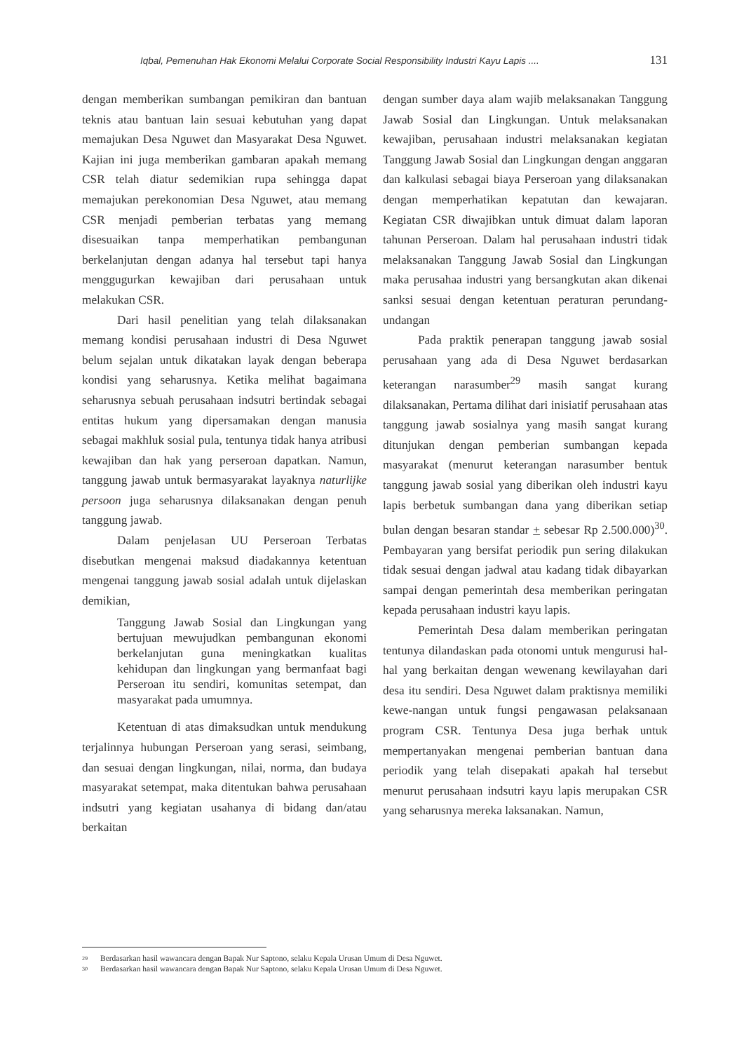Iqbal, Pemenuhan Hak Ekonomi Melalui Corporate Social Responsibility Industri Kayu Lapis .... 131
dengan memberikan sumbangan pemikiran dan bantuan teknis atau bantuan lain sesuai kebutuhan yang dapat memajukan Desa Nguwet dan Masyarakat Desa Nguwet. Kajian ini juga memberikan gambaran apakah memang CSR telah diatur sedemikian rupa sehingga dapat memajukan perekonomian Desa Nguwet, atau memang CSR menjadi pemberian terbatas yang memang disesuaikan tanpa memperhatikan pembangunan berkelanjutan dengan adanya hal tersebut tapi hanya menggugurkan kewajiban dari perusahaan untuk melakukan CSR.
Dari hasil penelitian yang telah dilaksanakan memang kondisi perusahaan industri di Desa Nguwet belum sejalan untuk dikatakan layak dengan beberapa kondisi yang seharusnya. Ketika melihat bagaimana seharusnya sebuah perusahaan indsutri bertindak sebagai entitas hukum yang dipersamakan dengan manusia sebagai makhluk sosial pula, tentunya tidak hanya atribusi kewajiban dan hak yang perseroan dapatkan. Namun, tanggung jawab untuk bermasyarakat layaknya naturlijke persoon juga seharusnya dilaksanakan dengan penuh tanggung jawab.
Dalam penjelasan UU Perseroan Terbatas disebutkan mengenai maksud diadakannya ketentuan mengenai tanggung jawab sosial adalah untuk dijelaskan demikian,
Tanggung Jawab Sosial dan Lingkungan yang bertujuan mewujudkan pembangunan ekonomi berkelanjutan guna meningkatkan kualitas kehidupan dan lingkungan yang bermanfaat bagi Perseroan itu sendiri, komunitas setempat, dan masyarakat pada umumnya.
Ketentuan di atas dimaksudkan untuk mendukung terjalinnya hubungan Perseroan yang serasi, seimbang, dan sesuai dengan lingkungan, nilai, norma, dan budaya masyarakat setempat, maka ditentukan bahwa perusahaan indsutri yang kegiatan usahanya di bidang dan/atau berkaitan
dengan sumber daya alam wajib melaksanakan Tanggung Jawab Sosial dan Lingkungan. Untuk melaksanakan kewajiban, perusahaan industri melaksanakan kegiatan Tanggung Jawab Sosial dan Lingkungan dengan anggaran dan kalkulasi sebagai biaya Perseroan yang dilaksanakan dengan memperhatikan kepatutan dan kewajaran. Kegiatan CSR diwajibkan untuk dimuat dalam laporan tahunan Perseroan. Dalam hal perusahaan industri tidak melaksanakan Tanggung Jawab Sosial dan Lingkungan maka perusahaa industri yang bersangkutan akan dikenai sanksi sesuai dengan ketentuan peraturan perundang-undangan
Pada praktik penerapan tanggung jawab sosial perusahaan yang ada di Desa Nguwet berdasarkan keterangan narasumber<sup>29</sup> masih sangat kurang dilaksanakan, Pertama dilihat dari inisiatif perusahaan atas tanggung jawab sosialnya yang masih sangat kurang ditunjukan dengan pemberian sumbangan kepada masyarakat (menurut keterangan narasumber bentuk tanggung jawab sosial yang diberikan oleh industri kayu lapis berbetuk sumbangan dana yang diberikan setiap bulan dengan besaran standar + sebesar Rp 2.500.000)<sup>30</sup>. Pembayaran yang bersifat periodik pun sering dilakukan tidak sesuai dengan jadwal atau kadang tidak dibayarkan sampai dengan pemerintah desa memberikan peringatan kepada perusahaan industri kayu lapis.
Pemerintah Desa dalam memberikan peringatan tentunya dilandaskan pada otonomi untuk mengurusi hal-hal yang berkaitan dengan wewenang kewilayahan dari desa itu sendiri. Desa Nguwet dalam praktisnya memiliki kewe-nangan untuk fungsi pengawasan pelaksanaan program CSR. Tentunya Desa juga berhak untuk mempertanyakan mengenai pemberian bantuan dana periodik yang telah disepakati apakah hal tersebut menurut perusahaan indsutri kayu lapis merupakan CSR yang seharusnya mereka laksanakan. Namun,
29 Berdasarkan hasil wawancara dengan Bapak Nur Saptono, selaku Kepala Urusan Umum di Desa Nguwet.
30 Berdasarkan hasil wawancara dengan Bapak Nur Saptono, selaku Kepala Urusan Umum di Desa Nguwet.